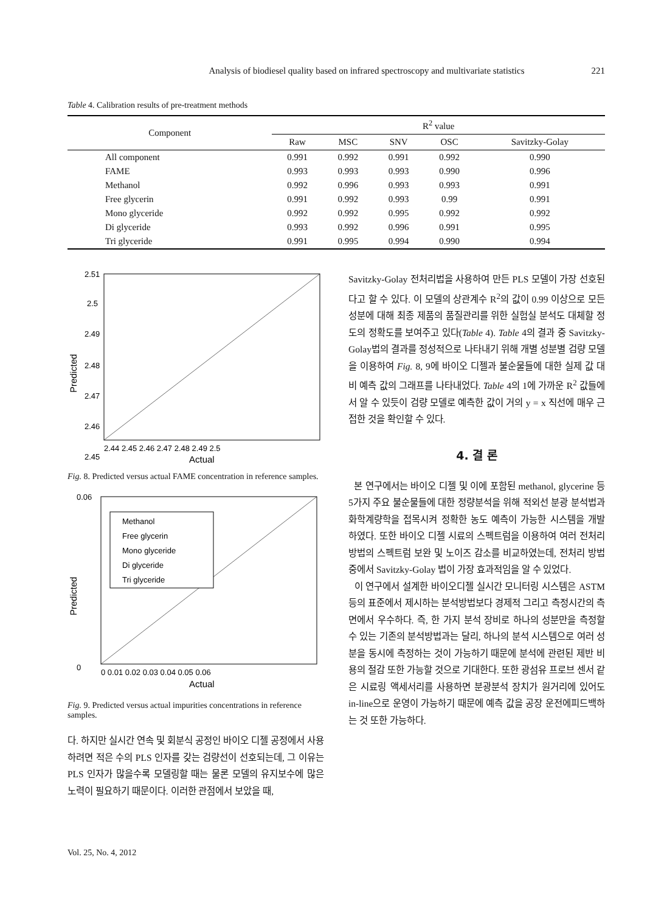Analysis of biodiesel quality based on infrared spectroscopy and multivariate statistics 221
Table 4. Calibration results of pre-treatment methods
| Component | R<sup>2</sup> value | | | | |
| --- | --- | --- | --- | --- | --- |
| | Raw | MSC | SNV | OSC | Savitzky-Golay |
| All component | 0.991 | 0.992 | 0.991 | 0.992 | 0.990 |
| FAME | 0.993 | 0.993 | 0.993 | 0.990 | 0.996 |
| Methanol | 0.992 | 0.996 | 0.993 | 0.993 | 0.991 |
| Free glycerin | 0.991 | 0.992 | 0.993 | 0.99 | 0.991 |
| Mono glyceride | 0.992 | 0.992 | 0.995 | 0.992 | 0.992 |
| Di glyceride | 0.993 | 0.992 | 0.996 | 0.991 | 0.995 |
| Tri glyceride | 0.991 | 0.995 | 0.994 | 0.990 | 0.994 |
2.51
2.5
2.49
2.48
2.47
2.46
2.45
2.44 2.45 2.46 2.47 2.48 2.49 2.5
Actual
Predicted
Fig. 8. Predicted versus actual FAME concentration in reference samples.
Methanol
Free glycerin
Mono glyceride
Di glyceride
Tri glyceride
0.06
0
0 0.01 0.02 0.03 0.04 0.05 0.06
Actual
Predicted
Fig. 9. Predicted versus actual impurities concentrations in reference samples.
다. 하지만 실시간 연속 및 회분식 공정인 바이오 디젤 공정에서 사용하려면 적은 수의 PLS 인자를 갖는 검량선이 선호되는데, 그 이유는 PLS 인자가 많을수록 모델링할 때는 물론 모델의 유지보수에 많은 노력이 필요하기 때문이다. 이러한 관점에서 보았을 때,
Savitzky-Golay 전처리법을 사용하여 만든 PLS 모델이 가장 선호된다고 할 수 있다. 이 모델의 상관계수 R<sup>2</sup>의 값이 0.99 이상으로 모든 성분에 대해 최종 제품의 품질관리를 위한 실험실 분석도 대체할 정도의 정확도를 보여주고 있다(Table 4). Table 4의 결과 중 Savitzky-Golay법의 결과를 정성적으로 나타내기 위해 개별 성분별 검량 모델을 이용하여 Fig. 8, 9에 바이오 디젤과 불순물들에 대한 실제 값 대비 예측 값의 그래프를 나타내었다. Table 4의 1에 가까운 R<sup>2</sup> 값들에서 알 수 있듯이 검량 모델로 예측한 값이 거의 y = x 직선에 매우 근접한 것을 확인할 수 있다.
4. 결 론
본 연구에서는 바이오 디젤 및 이에 포함된 methanol, glycerine 등 5가지 주요 불순물들에 대한 정량분석을 위해 적외선 분광 분석법과 화학계량학을 접목시켜 정확한 농도 예측이 가능한 시스템을 개발 하였다. 또한 바이오 디젤 시료의 스펙트럼을 이용하여 여러 전처리 방법의 스펙트럼 보완 및 노이즈 감소를 비교하였는데, 전처리 방법중에서 Savitzky-Golay 법이 가장 효과적임을 알 수 있었다.
이 연구에서 설계한 바이오디젤 실시간 모니터링 시스템은 ASTM 등의 표준에서 제시하는 분석방법보다 경제적 그리고 측정시간의 측면에서 우수하다. 즉, 한 가지 분석 장비로 하나의 성분만을 측정할 수 있는 기존의 분석방법과는 달리, 하나의 분석 시스템으로 여러 성분을 동시에 측정하는 것이 가능하기 때문에 분석에 관련된 제반 비용의 절감 또한 가능할 것으로 기대한다. 또한 광섬유 프로브 센서 같은 시료링 액세서리를 사용하면 분광분석 장치가 원거리에 있어도 in-line으로 운영이 가능하기 때문에 예측 값을 공장 운전에피드백하는 것 또한 가능하다.
Vol. 25, No. 4, 2012